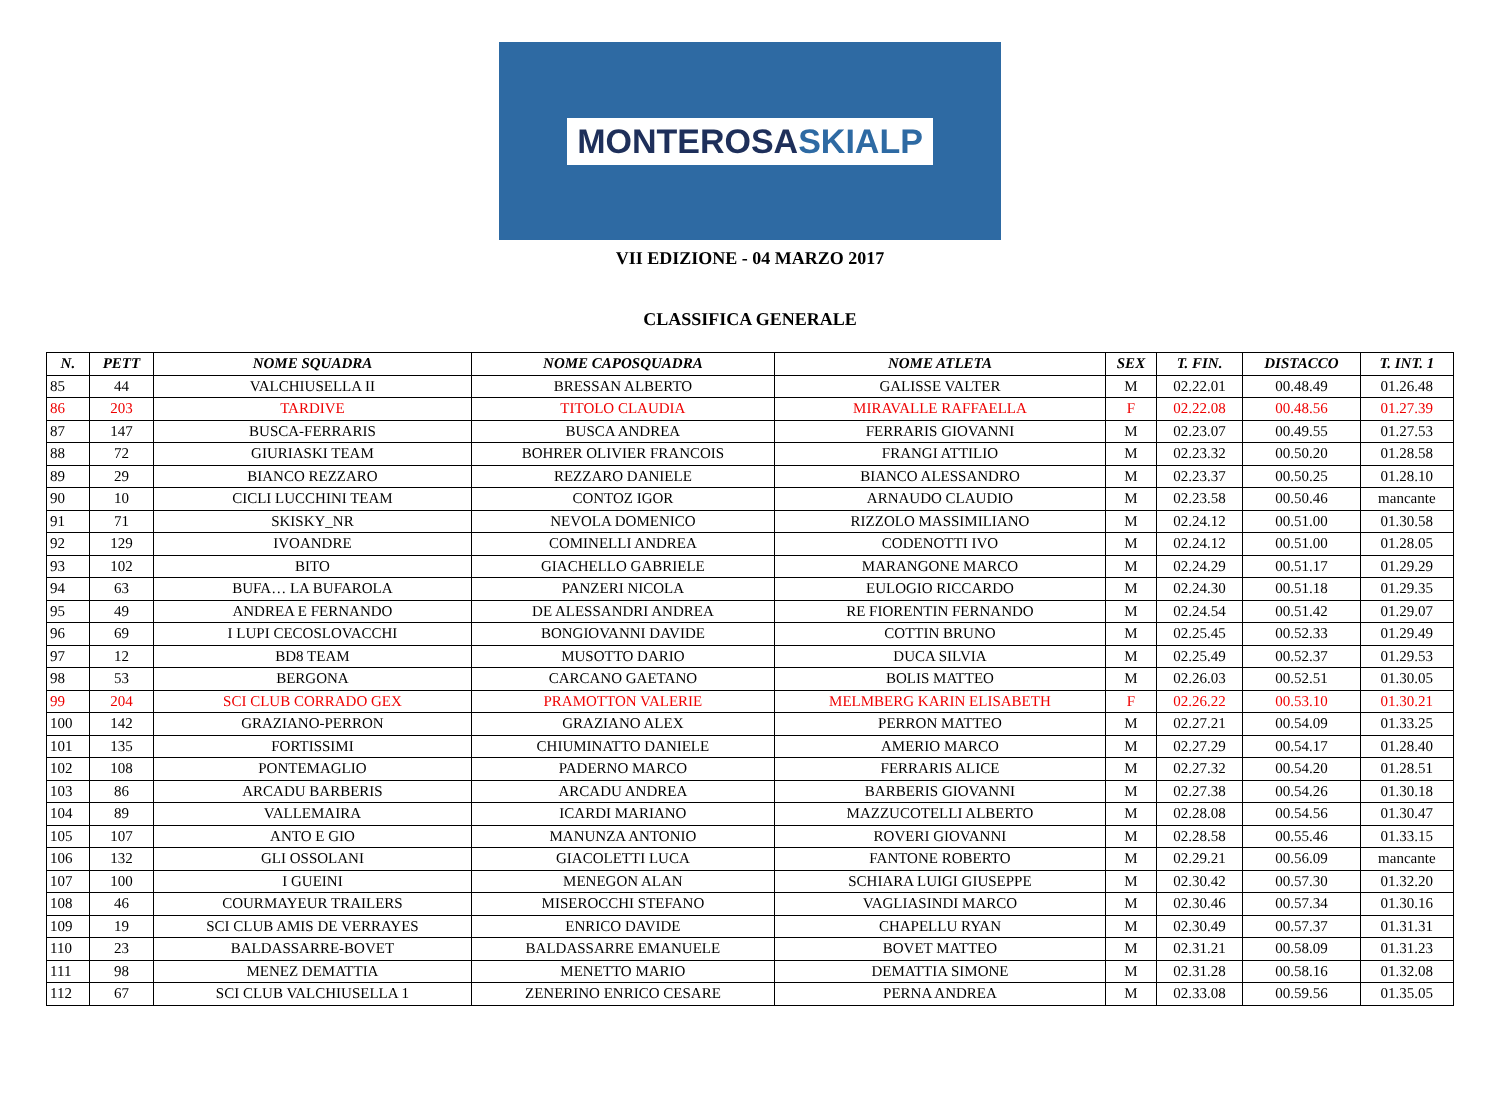MONTEROSASKIALP
VII EDIZIONE - 04 MARZO 2017
CLASSIFICA GENERALE
| N. | PETT | NOME SQUADRA | NOME CAPOSQUADRA | NOME ATLETA | SEX | T. FIN. | DISTACCO | T. INT. 1 |
| --- | --- | --- | --- | --- | --- | --- | --- | --- |
| 85 | 44 | VALCHIUSELLA II | BRESSAN ALBERTO | GALISSE VALTER | M | 02.22.01 | 00.48.49 | 01.26.48 |
| 86 | 203 | TARDIVE | TITOLO CLAUDIA | MIRAVALLE RAFFAELLA | F | 02.22.08 | 00.48.56 | 01.27.39 |
| 87 | 147 | BUSCA-FERRARIS | BUSCA ANDREA | FERRARIS GIOVANNI | M | 02.23.07 | 00.49.55 | 01.27.53 |
| 88 | 72 | GIURIASKI TEAM | BOHRER OLIVIER FRANCOIS | FRANGI ATTILIO | M | 02.23.32 | 00.50.20 | 01.28.58 |
| 89 | 29 | BIANCO REZZARO | REZZARO DANIELE | BIANCO ALESSANDRO | M | 02.23.37 | 00.50.25 | 01.28.10 |
| 90 | 10 | CICLI LUCCHINI TEAM | CONTOZ IGOR | ARNAUDO CLAUDIO | M | 02.23.58 | 00.50.46 | mancante |
| 91 | 71 | SKISKY_NR | NEVOLA DOMENICO | RIZZOLO MASSIMILIANO | M | 02.24.12 | 00.51.00 | 01.30.58 |
| 92 | 129 | IVOANDRE | COMINELLI ANDREA | CODENOTTI IVO | M | 02.24.12 | 00.51.00 | 01.28.05 |
| 93 | 102 | BITO | GIACHELLO GABRIELE | MARANGONE MARCO | M | 02.24.29 | 00.51.17 | 01.29.29 |
| 94 | 63 | BUFA… LA BUFAROLA | PANZERI NICOLA | EULOGIO RICCARDO | M | 02.24.30 | 00.51.18 | 01.29.35 |
| 95 | 49 | ANDREA E FERNANDO | DE ALESSANDRI ANDREA | RE FIORENTIN FERNANDO | M | 02.24.54 | 00.51.42 | 01.29.07 |
| 96 | 69 | I LUPI CECOSLOVACCHI | BONGIOVANNI DAVIDE | COTTIN BRUNO | M | 02.25.45 | 00.52.33 | 01.29.49 |
| 97 | 12 | BD8 TEAM | MUSOTTO DARIO | DUCA SILVIA | M | 02.25.49 | 00.52.37 | 01.29.53 |
| 98 | 53 | BERGONA | CARCANO GAETANO | BOLIS MATTEO | M | 02.26.03 | 00.52.51 | 01.30.05 |
| 99 | 204 | SCI CLUB CORRADO GEX | PRAMOTTON VALERIE | MELMBERG KARIN ELISABETH | F | 02.26.22 | 00.53.10 | 01.30.21 |
| 100 | 142 | GRAZIANO-PERRON | GRAZIANO ALEX | PERRON MATTEO | M | 02.27.21 | 00.54.09 | 01.33.25 |
| 101 | 135 | FORTISSIMI | CHIUMINATTO DANIELE | AMERIO MARCO | M | 02.27.29 | 00.54.17 | 01.28.40 |
| 102 | 108 | PONTEMAGLIO | PADERNO MARCO | FERRARIS ALICE | M | 02.27.32 | 00.54.20 | 01.28.51 |
| 103 | 86 | ARCADU BARBERIS | ARCADU ANDREA | BARBERIS GIOVANNI | M | 02.27.38 | 00.54.26 | 01.30.18 |
| 104 | 89 | VALLEMAIRA | ICARDI MARIANO | MAZZUCOTELLI ALBERTO | M | 02.28.08 | 00.54.56 | 01.30.47 |
| 105 | 107 | ANTO E GIO | MANUNZA ANTONIO | ROVERI GIOVANNI | M | 02.28.58 | 00.55.46 | 01.33.15 |
| 106 | 132 | GLI OSSOLANI | GIACOLETTI LUCA | FANTONE ROBERTO | M | 02.29.21 | 00.56.09 | mancante |
| 107 | 100 | I GUEINI | MENEGON ALAN | SCHIARA LUIGI GIUSEPPE | M | 02.30.42 | 00.57.30 | 01.32.20 |
| 108 | 46 | COURMAYEUR TRAILERS | MISEROCCHI STEFANO | VAGLIASINDI MARCO | M | 02.30.46 | 00.57.34 | 01.30.16 |
| 109 | 19 | SCI CLUB AMIS DE VERRAYES | ENRICO DAVIDE | CHAPELLU RYAN | M | 02.30.49 | 00.57.37 | 01.31.31 |
| 110 | 23 | BALDASSARRE-BOVET | BALDASSARRE EMANUELE | BOVET MATTEO | M | 02.31.21 | 00.58.09 | 01.31.23 |
| 111 | 98 | MENEZ DEMATTIA | MENETTO MARIO | DEMATTIA SIMONE | M | 02.31.28 | 00.58.16 | 01.32.08 |
| 112 | 67 | SCI CLUB VALCHIUSELLA 1 | ZENERINO ENRICO CESARE | PERNA ANDREA | M | 02.33.08 | 00.59.56 | 01.35.05 |